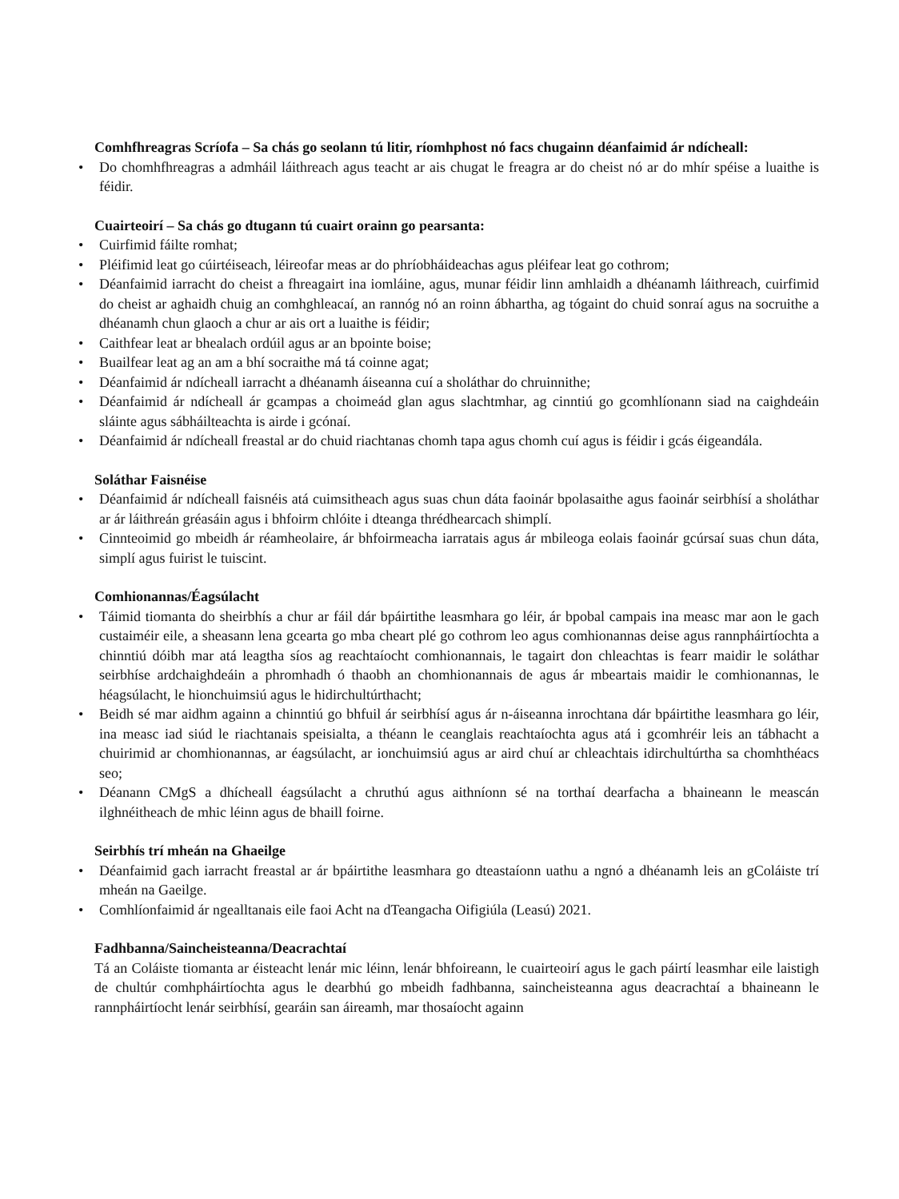Comhfhreagras Scríofa – Sa chás go seolann tú litir, ríomhphost nó facs chugainn déanfaimid ár ndícheall:
• Do chomhfhreagras a admháil láithreach agus teacht ar ais chugat le freagra ar do cheist nó ar do mhír spéise a luaithe is féidir.
Cuairteoirí – Sa chás go dtugann tú cuairt orainn go pearsanta:
• Cuirfimid fáilte romhat;
• Pléifimid leat go cúirtéiseach, léireofar meas ar do phríobháideachas agus pléifear leat go cothrom;
• Déanfaimid iarracht do cheist a fhreagairt ina iomláine, agus, munar féidir linn amhlaidh a dhéanamh láithreach, cuirfimid do cheist ar aghaidh chuig an comhghleacaí, an rannóg nó an roinn ábhartha, ag tógaint do chuid sonraí agus na socruithe a dhéanamh chun glaoch a chur ar ais ort a luaithe is féidir;
• Caithfear leat ar bhealach ordúil agus ar an bpointe boise;
• Buailfear leat ag an am a bhí socraithe má tá coinne agat;
• Déanfaimid ár ndícheall iarracht a dhéanamh áiseanna cuí a sholáthar do chruinnithe;
• Déanfaimid ár ndícheall ár gcampas a choimeád glan agus slachtmhar, ag cinntiú go gcomhlíonann siad na caighdeáin sláinte agus sábháilteachta is airde i gcónaí.
• Déanfaimid ár ndícheall freastal ar do chuid riachtanas chomh tapa agus chomh cuí agus is féidir i gcás éigeandála.
Soláthar Faisnéise
• Déanfaimid ár ndícheall faisnéis atá cuimsitheach agus suas chun dáta faoinár bpolasaithe agus faoinár seirbhísí a sholáthar ar ár láithreán gréasáin agus i bhfoirm chlóite i dteanga thrédhearcach shimplí.
• Cinnteoimid go mbeidh ár réamheolaire, ár bhfoirmeacha iarratais agus ár mbileoga eolais faoinár gcúrsaí suas chun dáta, simplí agus fuirist le tuiscint.
Comhionannas/Éagsúlacht
• Táimid tiomanta do sheirbhís a chur ar fáil dár bpáirtithe leasmhara go léir, ár bpobal campais ina measc mar aon le gach custaiméir eile, a sheasann lena gcearta go mba cheart plé go cothrom leo agus comhionannas deise agus rannpháirtíochta a chinntiú dóibh mar atá leagtha síos ag reachtaíocht comhionannais, le tagairt don chleachtas is fearr maidir le soláthar seirbhíse ardchaighdeáin a phromhadh ó thaobh an chomhionannais de agus ár mbeartais maidir le comhionannas, le héagsúlacht, le hionchuimsiú agus le hidirchultúrthacht;
• Beidh sé mar aidhm againn a chinntiú go bhfuil ár seirbhísí agus ár n-áiseanna inrochtana dár bpáirtithe leasmhara go léir, ina measc iad siúd le riachtanais speisialta, a théann le ceanglais reachtaíochta agus atá i gcomhréir leis an tábhacht a chuirimid ar chomhionannas, ar éagsúlacht, ar ionchuimsiú agus ar aird chuí ar chleachtais idirchultúrtha sa chomhthéacs seo;
• Déanann CMgS a dhícheall éagsúlacht a chruthú agus aithníonn sé na torthaí dearfacha a bhaineann le meascán ilghnéitheach de mhic léinn agus de bhaill foirne.
Seirbhís trí mheán na Ghaeilge
• Déanfaimid gach iarracht freastal ar ár bpáirtithe leasmhara go dteastaíonn uathu a ngnó a dhéanamh leis an gColáiste trí mheán na Gaeilge.
• Comhlíonfaimid ár ngealltanais eile faoi Acht na dTeangacha Oifigiúla (Leasú) 2021.
Fadhbanna/Saincheisteanna/Deacrachtaí
Tá an Coláiste tiomanta ar éisteacht lenár mic léinn, lenár bhfoireann, le cuairteoirí agus le gach páirtí leasmhar eile laistigh de chultúr comhpháirtíochta agus le dearbhú go mbeidh fadhbanna, saincheisteanna agus deacrachtaí a bhaineann le rannpháirtíocht lenár seirbhísí, gearáin san áireamh, mar thosaíocht againn